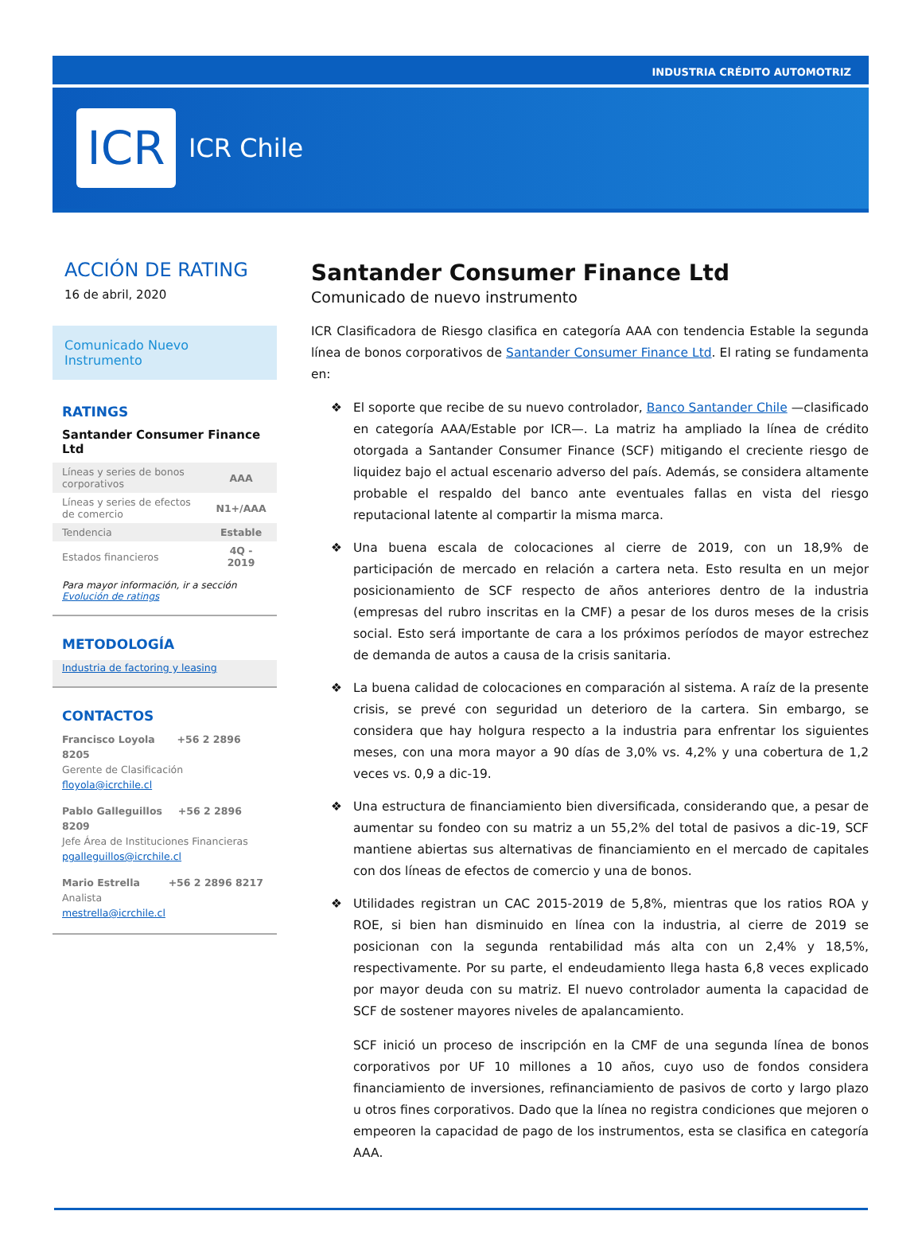INDUSTRIA CRÉDITO AUTOMOTRIZ
ICR
ICR Chile
ACCIÓN DE RATING
16 de abril, 2020
Comunicado Nuevo Instrumento
RATINGS
Santander Consumer Finance Ltd
| Líneas y series de bonos corporativos | AAA |
| Líneas y series de efectos de comercio | N1+/AAA |
| Tendencia | Estable |
| Estados financieros | 4Q - 2019 |
Para mayor información, ir a sección
Evolución de ratings
METODOLOGÍA
Industria de factoring y leasing
CONTACTOS
Francisco Loyola +56 2 2896 8205
Gerente de Clasificación
floyola@icrchile.cl
Pablo Galleguillos +56 2 2896 8209
Jefe Área de Instituciones Financieras
pgalleguillos@icrchile.cl
Mario Estrella +56 2 2896 8217
Analista
mestrella@icrchile.cl
Santander Consumer Finance Ltd
Comunicado de nuevo instrumento
ICR Clasificadora de Riesgo clasifica en categoría AAA con tendencia Estable la segunda línea de bonos corporativos de Santander Consumer Finance Ltd. El rating se fundamenta en:
❖ El soporte que recibe de su nuevo controlador, Banco Santander Chile —clasificado en categoría AAA/Estable por ICR—. La matriz ha ampliado la línea de crédito otorgada a Santander Consumer Finance (SCF) mitigando el creciente riesgo de liquidez bajo el actual escenario adverso del país. Además, se considera altamente probable el respaldo del banco ante eventuales fallas en vista del riesgo reputacional latente al compartir la misma marca.
❖ Una buena escala de colocaciones al cierre de 2019, con un 18,9% de participación de mercado en relación a cartera neta. Esto resulta en un mejor posicionamiento de SCF respecto de años anteriores dentro de la industria (empresas del rubro inscritas en la CMF) a pesar de los duros meses de la crisis social. Esto será importante de cara a los próximos períodos de mayor estrechez de demanda de autos a causa de la crisis sanitaria.
❖ La buena calidad de colocaciones en comparación al sistema. A raíz de la presente crisis, se prevé con seguridad un deterioro de la cartera. Sin embargo, se considera que hay holgura respecto a la industria para enfrentar los siguientes meses, con una mora mayor a 90 días de 3,0% vs. 4,2% y una cobertura de 1,2 veces vs. 0,9 a dic-19.
❖ Una estructura de financiamiento bien diversificada, considerando que, a pesar de aumentar su fondeo con su matriz a un 55,2% del total de pasivos a dic-19, SCF mantiene abiertas sus alternativas de financiamiento en el mercado de capitales con dos líneas de efectos de comercio y una de bonos.
❖ Utilidades registran un CAC 2015-2019 de 5,8%, mientras que los ratios ROA y ROE, si bien han disminuido en línea con la industria, al cierre de 2019 se posicionan con la segunda rentabilidad más alta con un 2,4% y 18,5%, respectivamente. Por su parte, el endeudamiento llega hasta 6,8 veces explicado por mayor deuda con su matriz. El nuevo controlador aumenta la capacidad de SCF de sostener mayores niveles de apalancamiento.
SCF inició un proceso de inscripción en la CMF de una segunda línea de bonos corporativos por UF 10 millones a 10 años, cuyo uso de fondos considera financiamiento de inversiones, refinanciamiento de pasivos de corto y largo plazo u otros fines corporativos. Dado que la línea no registra condiciones que mejoren o empeoren la capacidad de pago de los instrumentos, esta se clasifica en categoría AAA.